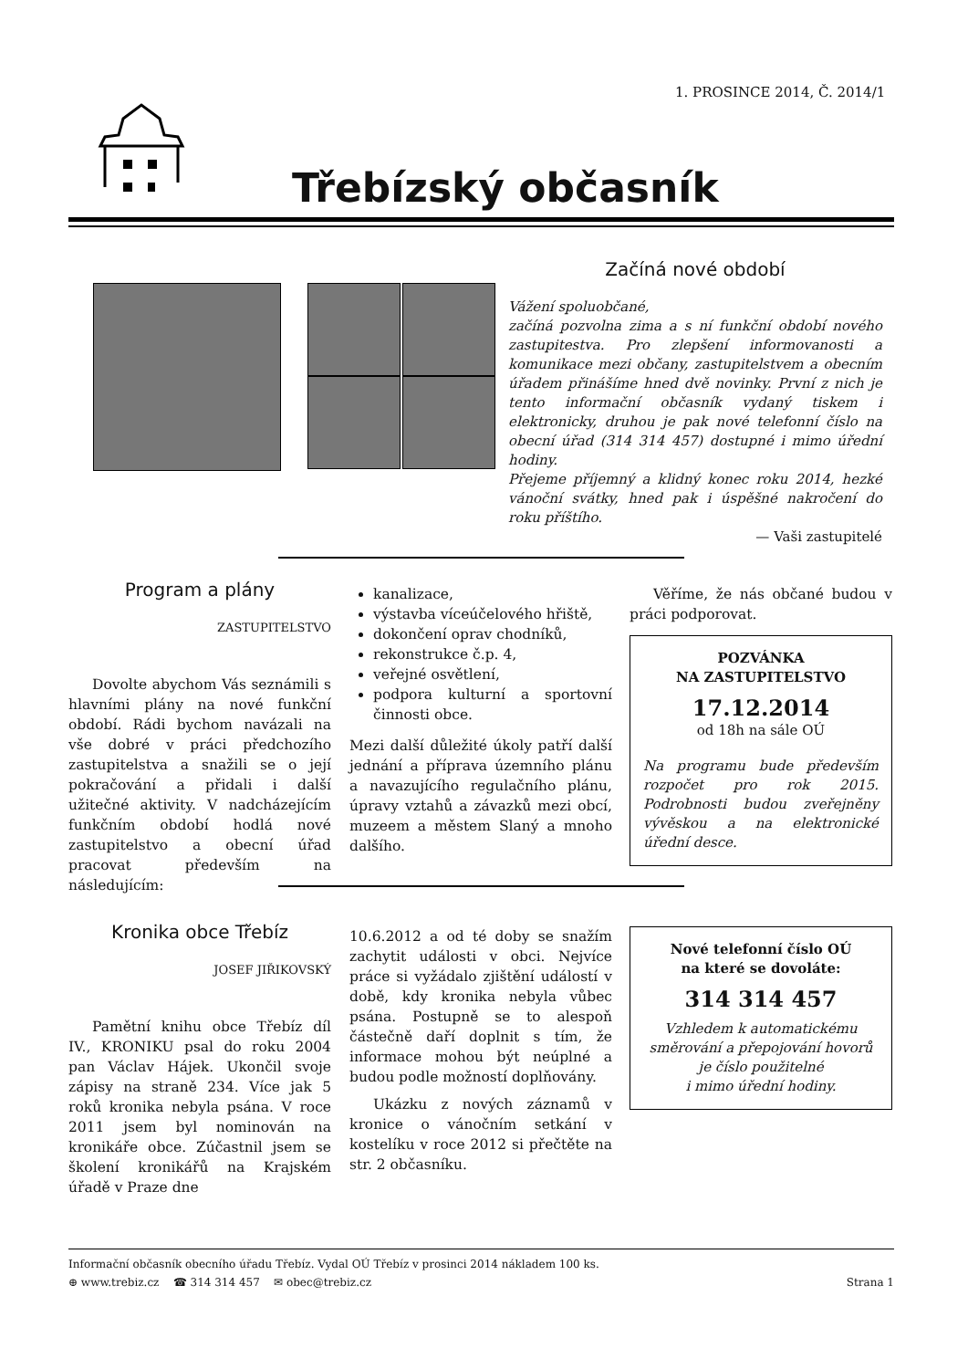1. PROSINCE 2014, Č. 2014/1
Třebízský občasník
Začíná nové období
Vážení spoluobčané,
začíná pozvolna zima a s ní funkční období nového zastupitestva. Pro zlepšení informovanosti a komunikace mezi občany, zastupitelstvem a obecním úřadem přinášíme hned dvě novinky. První z nich je tento informační občasník vydaný tiskem i elektronicky, druhou je pak nové telefonní číslo na obecní úřad (314 314 457) dostupné i mimo úřední hodiny.
Přejeme příjemný a klidný konec roku 2014, hezké vánoční svátky, hned pak i úspěšné nakročení do roku příštího.
— Vaši zastupitelé
Program a plány
ZASTUPITELSTVO
Dovolte abychom Vás seznámili s hlavními plány na nové funkční období. Rádi bychom navázali na vše dobré v práci předchozího zastupitelstva a snažili se o její pokračování a přidali i další užitečné aktivity. V nadcházejícím funkčním období hodlá nové zastupitelstvo a obecní úřad pracovat především na následujícím:
kanalizace,
výstavba víceúčelového hřiště,
dokončení oprav chodníků,
rekonstrukce č.p. 4,
veřejné osvětlení,
podpora kulturní a sportovní činnosti obce.
Mezi další důležité úkoly patří další jednání a příprava územního plánu a navazujícího regulačního plánu, úpravy vztahů a závazků mezi obcí, muzeem a městem Slaný a mnoho dalšího.
Věříme, že nás občané budou v práci podporovat.
POZVÁNKA
NA ZASTUPITELSTVO
17.12.2014
od 18h na sále OÚ
Na programu bude především rozpočet pro rok 2015. Podrobnosti budou zveřejněny vývěskou a na elektronické úřední desce.
Kronika obce Třebíz
JOSEF JIŘIKOVSKÝ
Pamětní knihu obce Třebíz díl IV., KRONIKU psal do roku 2004 pan Václav Hájek. Ukončil svoje zápisy na straně 234. Více jak 5 roků kronika nebyla psána. V roce 2011 jsem byl nominován na kronikáře obce. Zúčastnil jsem se školení kronikářů na Krajském úřadě v Praze dne
10.6.2012 a od té doby se snažím zachytit události v obci. Nejvíce práce si vyžádalo zjištění událostí v době, kdy kronika nebyla vůbec psána. Postupně se to alespoň částečně daří doplnit s tím, že informace mohou být neúplné a budou podle možností doplňovány.
Ukázku z nových záznamů v kronice o vánočním setkání v kostelíku v roce 2012 si přečtěte na str. 2 občasníku.
Nové telefonní číslo OÚ
na které se dovoláte:
314 314 457
Vzhledem k automatickému směrování a přepojování hovorů je číslo použitelné
i mimo úřední hodiny.
Informační občasník obecního úřadu Třebíz. Vydal OÚ Třebíz v prosinci 2014 nákladem 100 ks.
⊕ www.trebiz.cz ☎ 314 314 457 ✉ obec@trebiz.cz Strana 1